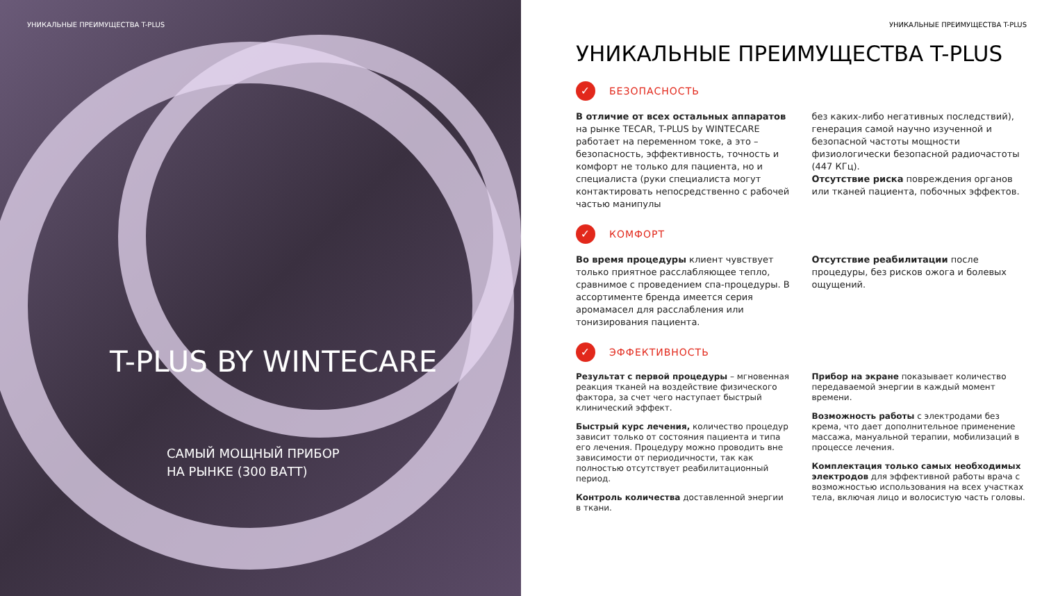УНИКАЛЬНЫЕ ПРЕИМУЩЕСТВА T-PLUS
T-PLUS BY WINTECARE
САМЫЙ МОЩНЫЙ ПРИБОР
НА РЫНКЕ (300 ВАТТ)
УНИКАЛЬНЫЕ ПРЕИМУЩЕСТВА T-PLUS
УНИКАЛЬНЫЕ ПРЕИМУЩЕСТВА T-PLUS
✓ БЕЗОПАСНОСТЬ
В отличие от всех остальных аппаратов на рынке TECAR, T-PLUS by WINTECARE работает на переменном токе, а это – безопасность, эффективность, точность и комфорт не только для пациента, но и специалиста (руки специалиста могут контактировать непосредственно с рабочей частью манипулы
без каких-либо негативных последствий), генерация самой научно изученной и безопасной частоты мощности физиологически безопасной радиочастоты (447 КГц).
Отсутствие риска повреждения органов или тканей пациента, побочных эффектов.
✓ КОМФОРТ
Во время процедуры клиент чувствует только приятное расслабляющее тепло, сравнимое с проведением спа-процедуры. В ассортименте бренда имеется серия аромамасел для расслабления или тонизирования пациента.
Отсутствие реабилитации после процедуры, без рисков ожога и болевых ощущений.
✓ ЭФФЕКТИВНОСТЬ
Результат с первой процедуры – мгновенная реакция тканей на воздействие физического фактора, за счет чего наступает быстрый клинический эффект.
Быстрый курс лечения, количество процедур зависит только от состояния пациента и типа его лечения. Процедуру можно проводить вне зависимости от периодичности, так как полностью отсутствует реабилитационный период.
Контроль количества доставленной энергии в ткани.
Прибор на экране показывает количество передаваемой энергии в каждый момент времени.
Возможность работы с электродами без крема, что дает дополнительное применение массажа, мануальной терапии, мобилизаций в процессе лечения.
Комплектация только самых необходимых электродов для эффективной работы врача с возможностью использования на всех участках тела, включая лицо и волосистую часть головы.